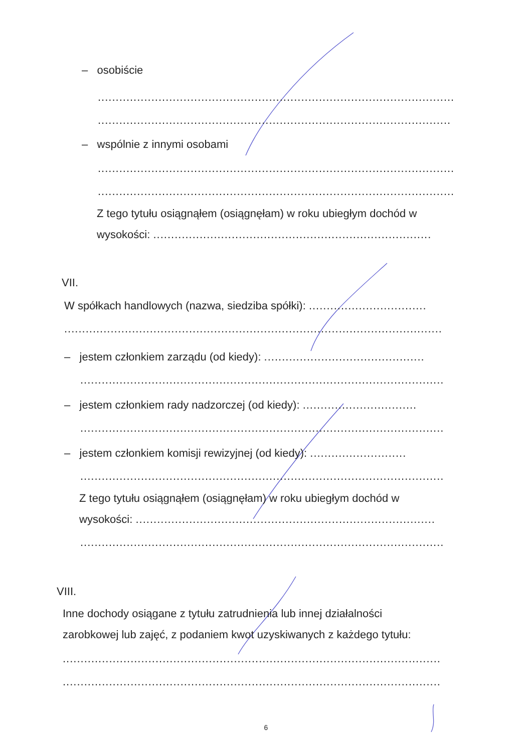– osobiście
....................................................................................................
...................................................................................................
– wspólnie z innymi osobami
....................................................................................................
....................................................................................................
Z tego tytułu osiągnąłem (osiągnęłam) w roku ubiegłym dochód w
wysokości: ..............................................................................
VII.
W spółkach handlowych (nazwa, siedziba spółki): .................................
..........................................................................................................
– jestem członkiem zarządu (od kiedy): .............................................
......................................................................................................
– jestem członkiem rady nadzorczej (od kiedy): ................................
......................................................................................................
– jestem członkiem komisji rewizyjnej (od kiedy): ...........................
......................................................................................................
Z tego tytułu osiągnąłem (osiągnęłam) w roku ubiegłym dochód w
wysokości: ....................................................................................
......................................................................................................
VIII.
Inne dochody osiągane z tytułu zatrudnienia lub innej działalności
zarobkowej lub zajęć, z podaniem kwot uzyskiwanych z każdego tytułu:
..........................................................................................................
..........................................................................................................
6